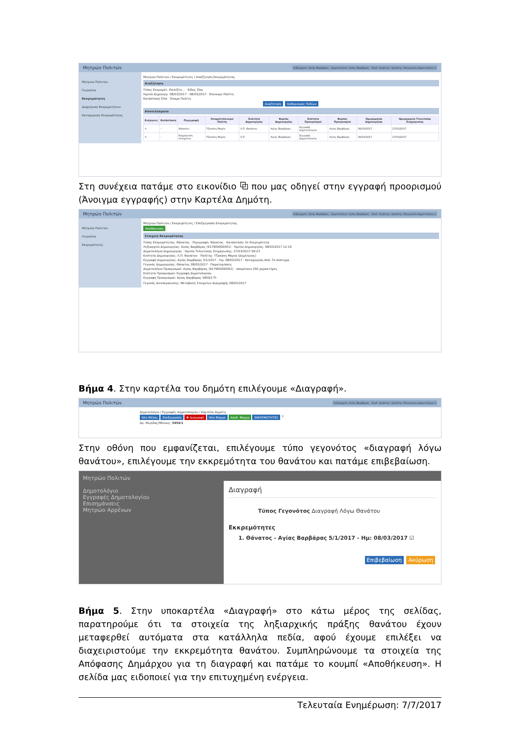Μητρώο Πολιτών Ληξιαρχείο: Αγίας Βαρβάρας · Δημοτολόγιο: Αγίας Βαρβάρας · Συνδ. Χρήστης: Χρήστης Υπουργείου Δημοτολόγιο 1
Μητρώο Πολιτών
Γεγονότα
Εκκρεμότητες
Διαχείριση Εκκρεμοτήτων
Καταχώριση Εκκρεμότητας
Μητρώο Πολιτών / Εκκρεμότητες / Αναζήτηση Εκκρεμότητας
Αναζήτηση
Τύπος Εκκρεμότ. Επιλέξτε... · Είδος Όλα
Ημ/νία Δημιουργ. 08/03/2017 - 08/03/2017 · Επώνυμο Πολίτη
Κατάσταση Όλα · Όνομα Πολίτη
Αναζήτηση Καθαρισμός Πεδίων
Αποτελέσματα
| Ενέργειες | Κατάσταση | Περιγραφή | Ονοματεπώνυμο Πολίτη | Ενότητα Δημιουργίας | Φορέας Δημιουργίας | Ενότητα Προορισμού | Φορέας Προορισμού | Ημερομηνία Δημιουργίας | Ημερομηνία Τελευταίας Ενημέρωσης |
| --- | --- | --- | --- | --- | --- | --- | --- | --- | --- |
| ✎ | – | Θάνατος | Τζακάκη Μαρία | Λ.Π. Θανάτου | Αγίας Βαρβάρας | Εγγραφή Δημοτολογίου | Αγίας Βαρβάρας | 08/03/2017 | 27/03/2017 |
| ✎ | – | Ενημέρωση στοιχείων | Τζακάκη Μαρία | Λ.Π. | Αγίας Βαρβάρας | Εγγραφή Δημοτολογίου | Αγίας Βαρβάρας | 08/03/2017 | 27/03/2017 |
Στη συνέχεια πατάμε στο εικονίδιο ⧉ που μας οδηγεί στην εγγραφή προορισμού (Άνοιγμα εγγραφής) στην Καρτέλα Δημότη.
Μητρώο Πολιτών Ληξιαρχείο: Αγίας Βαρβάρας · Δημοτολόγιο: Αγίας Βαρβάρας · Συνδ. Χρήστης: Χρήστης Υπουργείου Δημοτολόγιο 1
Μητρώο Πολιτών
Γεγονότα
Εκκρεμότητες
Μητρώο Πολιτών / Εκκρεμότητες / Επεξεργασία Εκκρεμότητας
Αποθήκευση
Στοιχεία Εκκρεμότητας
Τύπος Εκκρεμότητας: Θάνατος · Περιγραφή: Θάνατος · Κατάσταση: Σε Εκκρεμότητα
Ληξιαρχείο Δημιουργίας: Αγίας Βαρβάρας (917900000001) · Ημ/νία Δημιουργίας: 08/03/2017 12:19
Δημοτολόγιο Δημιουργίας · Ημ/νία Τελευταίας Ενημέρωσης: 27/03/2017 09:23
Ενότητα Δημιουργίας: Λ.Π. Θανάτου · Πολίτης: Τζακάκη Μαρία (Δημήτριος)
Εγγραφή Δημιουργίας: Αγίας Βαρβάρας 5/1/2017 - Ημ: 08/03/2017 · Καταχώριση Από: Το σύστημα
Γεγονός Δημιουργίας: Θάνατος 08/03/2017 · Παρατηρήσεις
Δημοτολόγιο Προορισμού: Αγίας Βαρβάρας (917900000001) · απομένουν 250 χαρακτήρες
Ενότητα Προορισμού: Εγγραφή Δημοτολογίου
Εγγραφή Προορισμού: Αγίας Βαρβάρας 5959/1 ⧉
Γεγονός Διεκπεραίωσης: Μεταβολή Στοιχείων Διαγραφής 08/03/2017
Βήμα 4. Στην καρτέλα του δημότη επιλέγουμε «Διαγραφή».
Μητρώο Πολιτών Ληξιαρχείο: Αγίας Βαρβάρας · Συνδ. Χρήστης: Χρήστης Υπουργείου Δημοτολόγιο 1
Δημοτολόγιο / Εγγραφές Δημοτολογίου / Καρτέλα Δημότη
Νέο Μέλος Επεξεργασία ✖ Διαγραφή Νέα Φόρμα Αποθ. Φόρμα ΕΚΚΡΕΜΟΤΗΤΕΣ <sup>2</sup>
Αρ. Μερίδας/Μέλους: 5959/1
Στην οθόνη που εμφανίζεται, επιλέγουμε τύπο γεγονότος «διαγραφή λόγω θανάτου», επιλέγουμε την εκκρεμότητα του θανάτου και πατάμε επιβεβαίωση.
Μητρώο Πολιτών
Δημοτολόγιο
Εγγραφές Δημοτολογίου
Επισημάνσεις
Μητρώο Αρρένων
Διαγραφή
Τύπος Γεγονότος Διαγραφή Λόγω Θανάτου
Εκκρεμότητες
1. Θάνατος - Αγίας Βαρβάρας 5/1/2017 - Ημ: 08/03/2017 ☑
Επιβεβαίωση Ακύρωση
Βήμα 5. Στην υποκαρτέλα «Διαγραφή» στο κάτω μέρος της σελίδας, παρατηρούμε ότι τα στοιχεία της ληξιαρχικής πράξης θανάτου έχουν μεταφερθεί αυτόματα στα κατάλληλα πεδία, αφού έχουμε επιλέξει να διαχειριστούμε την εκκρεμότητα θανάτου. Συμπληρώνουμε τα στοιχεία της Απόφασης Δημάρχου για τη διαγραφή και πατάμε το κουμπί «Αποθήκευση». Η σελίδα μας ειδοποιεί για την επιτυχημένη ενέργεια.
Τελευταία Ενημέρωση: 7/7/2017